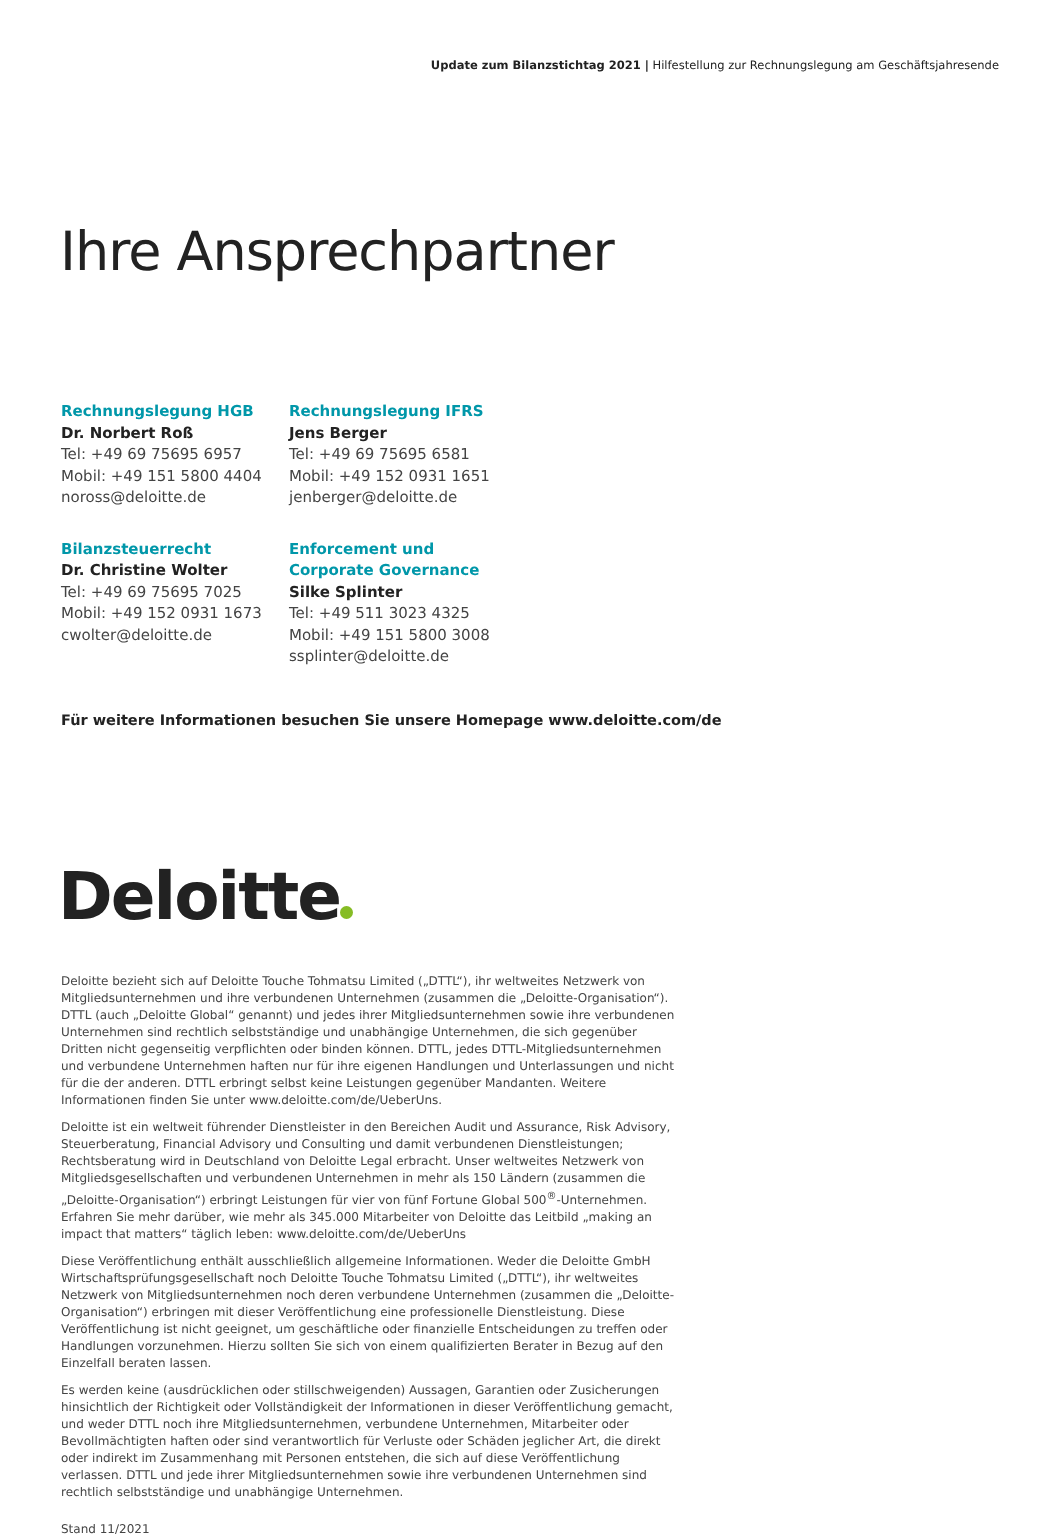Update zum Bilanzstichtag 2021 | Hilfestellung zur Rechnungslegung am Geschäftsjahresende
Ihre Ansprechpartner
Rechnungslegung HGB
Dr. Norbert Roß
Tel: +49 69 75695 6957
Mobil: +49 151 5800 4404
noross@deloitte.de
Rechnungslegung IFRS
Jens Berger
Tel: +49 69 75695 6581
Mobil: +49 152 0931 1651
jenberger@deloitte.de
Bilanzsteuerrecht
Dr. Christine Wolter
Tel: +49 69 75695 7025
Mobil: +49 152 0931 1673
cwolter@deloitte.de
Enforcement und
Corporate Governance
Silke Splinter
Tel: +49 511 3023 4325
Mobil: +49 151 5800 3008
ssplinter@deloitte.de
Für weitere Informationen besuchen Sie unsere Homepage www.deloitte.com/de
Deloitte
Deloitte bezieht sich auf Deloitte Touche Tohmatsu Limited („DTTL“), ihr weltweites Netzwerk von Mitgliedsunternehmen und ihre verbundenen Unternehmen (zusammen die „Deloitte-Organisation“). DTTL (auch „Deloitte Global“ genannt) und jedes ihrer Mitgliedsunternehmen sowie ihre verbundenen Unternehmen sind rechtlich selbstständige und unabhängige Unternehmen, die sich gegenüber Dritten nicht gegenseitig verpflichten oder binden können. DTTL, jedes DTTL-Mitgliedsunternehmen und verbundene Unternehmen haften nur für ihre eigenen Handlungen und Unterlassungen und nicht für die der anderen. DTTL erbringt selbst keine Leistungen gegenüber Mandanten. Weitere Informationen finden Sie unter www.deloitte.com/de/UeberUns.
Deloitte ist ein weltweit führender Dienstleister in den Bereichen Audit und Assurance, Risk Advisory, Steuerberatung, Financial Advisory und Consulting und damit verbundenen Dienstleistungen; Rechtsberatung wird in Deutschland von Deloitte Legal erbracht. Unser weltweites Netzwerk von Mitgliedsgesellschaften und verbundenen Unternehmen in mehr als 150 Ländern (zusammen die „Deloitte-Organisation“) erbringt Leistungen für vier von fünf Fortune Global 500<sup>®</sup>-Unternehmen. Erfahren Sie mehr darüber, wie mehr als 345.000 Mitarbeiter von Deloitte das Leitbild „making an impact that matters“ täglich leben: www.deloitte.com/de/UeberUns
Diese Veröffentlichung enthält ausschließlich allgemeine Informationen. Weder die Deloitte GmbH Wirtschaftsprüfungsgesellschaft noch Deloitte Touche Tohmatsu Limited („DTTL“), ihr weltweites Netzwerk von Mitgliedsunternehmen noch deren verbundene Unternehmen (zusammen die „Deloitte-Organisation“) erbringen mit dieser Veröffentlichung eine professionelle Dienstleistung. Diese Veröffentlichung ist nicht geeignet, um geschäftliche oder finanzielle Entscheidungen zu treffen oder Handlungen vorzunehmen. Hierzu sollten Sie sich von einem qualifizierten Berater in Bezug auf den Einzelfall beraten lassen.
Es werden keine (ausdrücklichen oder stillschweigenden) Aussagen, Garantien oder Zusicherungen hinsichtlich der Richtigkeit oder Vollständigkeit der Informationen in dieser Veröffentlichung gemacht, und weder DTTL noch ihre Mitgliedsunternehmen, verbundene Unternehmen, Mitarbeiter oder Bevollmächtigten haften oder sind verantwortlich für Verluste oder Schäden jeglicher Art, die direkt oder indirekt im Zusammenhang mit Personen entstehen, die sich auf diese Veröffentlichung verlassen. DTTL und jede ihrer Mitgliedsunternehmen sowie ihre verbundenen Unternehmen sind rechtlich selbstständige und unabhängige Unternehmen.
Stand 11/2021